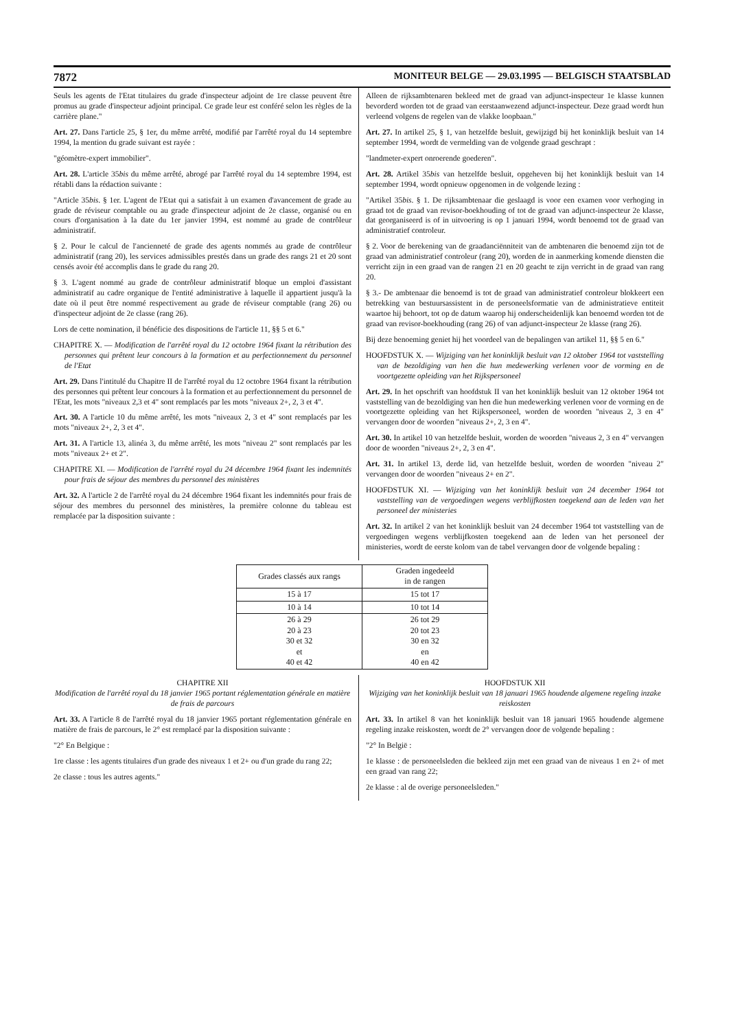7872 MONITEUR BELGE — 29.03.1995 — BELGISCH STAATSBLAD
Seuls les agents de l'Etat titulaires du grade d'inspecteur adjoint de 1re classe peuvent être promus au grade d'inspecteur adjoint principal. Ce grade leur est conféré selon les règles de la carrière plane."
Art. 27. Dans l'article 25, § 1er, du même arrêté, modifié par l'arrêté royal du 14 septembre 1994, la mention du grade suivant est rayée :
"géomètre-expert immobilier".
Art. 28. L'article 35bis du même arrêté, abrogé par l'arrêté royal du 14 septembre 1994, est rétabli dans la rédaction suivante :
"Article 35bis. § 1er. L'agent de l'Etat qui a satisfait à un examen d'avancement de grade au grade de réviseur comptable ou au grade d'inspecteur adjoint de 2e classe, organisé ou en cours d'organisation à la date du 1er janvier 1994, est nommé au grade de contrôleur administratif.
§ 2. Pour le calcul de l'ancienneté de grade des agents nommés au grade de contrôleur administratif (rang 20), les services admissibles prestés dans un grade des rangs 21 et 20 sont censés avoir été accomplis dans le grade du rang 20.
§ 3. L'agent nommé au grade de contrôleur administratif bloque un emploi d'assistant administratif au cadre organique de l'entité administrative à laquelle il appartient jusqu'à la date où il peut être nommé respectivement au grade de réviseur comptable (rang 26) ou d'inspecteur adjoint de 2e classe (rang 26).
Lors de cette nomination, il bénéficie des dispositions de l'article 11, §§ 5 et 6."
CHAPITRE X. — Modification de l'arrêté royal du 12 octobre 1964 fixant la rétribution des personnes qui prêtent leur concours à la formation et au perfectionnement du personnel de l'Etat
Art. 29. Dans l'intitulé du Chapitre II de l'arrêté royal du 12 octobre 1964 fixant la rétribution des personnes qui prêtent leur concours à la formation et au perfectionnement du personnel de l'Etat, les mots "niveaux 2,3 et 4" sont remplacés par les mots "niveaux 2+, 2, 3 et 4".
Art. 30. A l'article 10 du même arrêté, les mots "niveaux 2, 3 et 4" sont remplacés par les mots "niveaux 2+, 2, 3 et 4".
Art. 31. A l'article 13, alinéa 3, du même arrêté, les mots "niveau 2" sont remplacés par les mots "niveaux 2+ et 2".
CHAPITRE XI. — Modification de l'arrêté royal du 24 décembre 1964 fixant les indemnités pour frais de séjour des membres du personnel des ministères
Art. 32. A l'article 2 de l'arrêté royal du 24 décembre 1964 fixant les indemnités pour frais de séjour des membres du personnel des ministères, la première colonne du tableau est remplacée par la disposition suivante :
Alleen de rijksambtenaren bekleed met de graad van adjunct-inspecteur 1e klasse kunnen bevorderd worden tot de graad van eerstaanwezend adjunct-inspecteur. Deze graad wordt hun verleend volgens de regelen van de vlakke loopbaan."
Art. 27. In artikel 25, § 1, van hetzelfde besluit, gewijzigd bij het koninklijk besluit van 14 september 1994, wordt de vermelding van de volgende graad geschrapt :
"landmeter-expert onroerende goederen".
Art. 28. Artikel 35bis van hetzelfde besluit, opgeheven bij het koninklijk besluit van 14 september 1994, wordt opnieuw opgenomen in de volgende lezing :
"Artikel 35bis. § 1. De rijksambtenaar die geslaagd is voor een examen voor verhoging in graad tot de graad van revisor-boekhouding of tot de graad van adjunct-inspecteur 2e klasse, dat georganiseerd is of in uitvoering is op 1 januari 1994, wordt benoemd tot de graad van administratief controleur.
§ 2. Voor de berekening van de graadanciënniteit van de ambtenaren die benoemd zijn tot de graad van administratief controleur (rang 20), worden de in aanmerking komende diensten die verricht zijn in een graad van de rangen 21 en 20 geacht te zijn verricht in de graad van rang 20.
§ 3.- De ambtenaar die benoemd is tot de graad van administratief controleur blokkeert een betrekking van bestuursassistent in de personeelsformatie van de administratieve entiteit waartoe hij behoort, tot op de datum waarop hij onderscheidenlijk kan benoemd worden tot de graad van revisor-boekhouding (rang 26) of van adjunct-inspecteur 2e klasse (rang 26).
Bij deze benoeming geniet hij het voordeel van de bepalingen van artikel 11, §§ 5 en 6."
HOOFDSTUK X. — Wijziging van het koninklijk besluit van 12 oktober 1964 tot vaststelling van de bezoldiging van hen die hun medewerking verlenen voor de vorming en de voortgezette opleiding van het Rijkspersoneel
Art. 29. In het opschrift van hoofdstuk II van het koninklijk besluit van 12 oktober 1964 tot vaststelling van de bezoldiging van hen die hun medewerking verlenen voor de vorming en de voortgezette opleiding van het Rijkspersoneel, worden de woorden "niveaus 2, 3 en 4" vervangen door de woorden "niveaus 2+, 2, 3 en 4".
Art. 30. In artikel 10 van hetzelfde besluit, worden de woorden "niveaus 2, 3 en 4" vervangen door de woorden "niveaus 2+, 2, 3 en 4".
Art. 31. In artikel 13, derde lid, van hetzelfde besluit, worden de woorden "niveau 2" vervangen door de woorden "niveaus 2+ en 2".
HOOFDSTUK XI. — Wijziging van het koninklijk besluit van 24 december 1964 tot vaststelling van de vergoedingen wegens verblijfkosten toegekend aan de leden van het personeel der ministeries
Art. 32. In artikel 2 van het koninklijk besluit van 24 december 1964 tot vaststelling van de vergoedingen wegens verblijfkosten toegekend aan de leden van het personeel der ministeries, wordt de eerste kolom van de tabel vervangen door de volgende bepaling :
| Grades classés aux rangs | Graden ingedeeld in de rangen |
| --- | --- |
| 15 à 17 | 15 tot 17 |
| 10 à 14 | 10 tot 14 |
| 26 à 29 20 à 23 30 et 32 et 40 et 42 | 26 tot 29 20 tot 23 30 en 32 en 40 en 42 |
CHAPITRE XII
Modification de l'arrêté royal du 18 janvier 1965 portant réglementation générale en matière de frais de parcours
Art. 33. A l'article 8 de l'arrêté royal du 18 janvier 1965 portant réglementation générale en matière de frais de parcours, le 2° est remplacé par la disposition suivante :
"2° En Belgique :
1re classe : les agents titulaires d'un grade des niveaux 1 et 2+ ou d'un grade du rang 22;
2e classe : tous les autres agents."
HOOFDSTUK XII
Wijziging van het koninklijk besluit van 18 januari 1965 houdende algemene regeling inzake reiskosten
Art. 33. In artikel 8 van het koninklijk besluit van 18 januari 1965 houdende algemene regeling inzake reiskosten, wordt de 2° vervangen door de volgende bepaling :
"2° In België :
1e klasse : de personeelsleden die bekleed zijn met een graad van de niveaus 1 en 2+ of met een graad van rang 22;
2e klasse : al de overige personeelsleden."